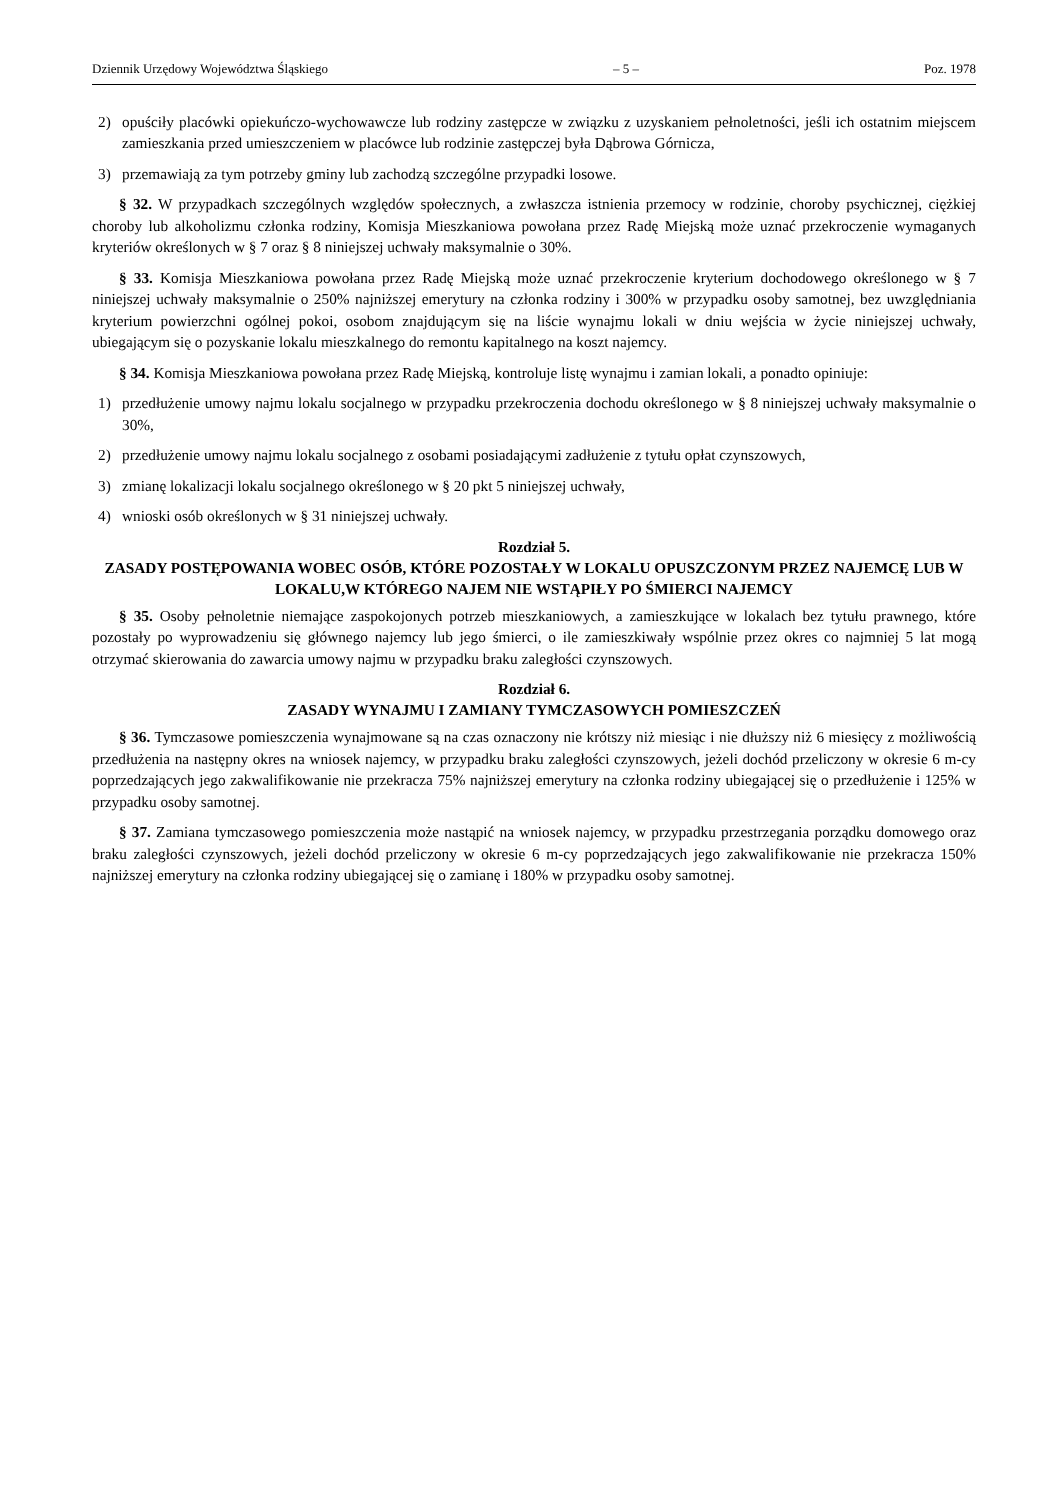Dziennik Urzędowy Województwa Śląskiego – 5 – Poz. 1978
2) opuściły placówki opiekuńczo-wychowawcze lub rodziny zastępcze w związku z uzyskaniem pełnoletności, jeśli ich ostatnim miejscem zamieszkania przed umieszczeniem w placówce lub rodzinie zastępczej była Dąbrowa Górnicza,
3) przemawiają za tym potrzeby gminy lub zachodzą szczególne przypadki losowe.
§ 32. W przypadkach szczególnych względów społecznych, a zwłaszcza istnienia przemocy w rodzinie, choroby psychicznej, ciężkiej choroby lub alkoholizmu członka rodziny, Komisja Mieszkaniowa powołana przez Radę Miejską może uznać przekroczenie wymaganych kryteriów określonych w § 7 oraz § 8 niniejszej uchwały maksymalnie o 30%.
§ 33. Komisja Mieszkaniowa powołana przez Radę Miejską może uznać przekroczenie kryterium dochodowego określonego w § 7 niniejszej uchwały maksymalnie o 250% najniższej emerytury na członka rodziny i 300% w przypadku osoby samotnej, bez uwzględniania kryterium powierzchni ogólnej pokoi, osobom znajdującym się na liście wynajmu lokali w dniu wejścia w życie niniejszej uchwały, ubiegającym się o pozyskanie lokalu mieszkalnego do remontu kapitalnego na koszt najemcy.
§ 34. Komisja Mieszkaniowa powołana przez Radę Miejską, kontroluje listę wynajmu i zamian lokali, a ponadto opiniuje:
1) przedłużenie umowy najmu lokalu socjalnego w przypadku przekroczenia dochodu określonego w § 8 niniejszej uchwały maksymalnie o 30%,
2) przedłużenie umowy najmu lokalu socjalnego z osobami posiadającymi zadłużenie z tytułu opłat czynszowych,
3) zmianę lokalizacji lokalu socjalnego określonego w § 20 pkt 5 niniejszej uchwały,
4) wnioski osób określonych w § 31 niniejszej uchwały.
Rozdział 5.
ZASADY POSTĘPOWANIA WOBEC OSÓB, KTÓRE POZOSTAŁY W LOKALU OPUSZCZONYM PRZEZ NAJEMCĘ LUB W LOKALU,W KTÓREGO NAJEM NIE WSTĄPIŁY PO ŚMIERCI NAJEMCY
§ 35. Osoby pełnoletnie niemające zaspokojonych potrzeb mieszkaniowych, a zamieszkujące w lokalach bez tytułu prawnego, które pozostały po wyprowadzeniu się głównego najemcy lub jego śmierci, o ile zamieszkiwały wspólnie przez okres co najmniej 5 lat mogą otrzymać skierowania do zawarcia umowy najmu w przypadku braku zaległości czynszowych.
Rozdział 6.
ZASADY WYNAJMU I ZAMIANY TYMCZASOWYCH POMIESZCZEŃ
§ 36. Tymczasowe pomieszczenia wynajmowane są na czas oznaczony nie krótszy niż miesiąc i nie dłuższy niż 6 miesięcy z możliwością przedłużenia na następny okres na wniosek najemcy, w przypadku braku zaległości czynszowych, jeżeli dochód przeliczony w okresie 6 m-cy poprzedzających jego zakwalifikowanie nie przekracza 75% najniższej emerytury na członka rodziny ubiegającej się o przedłużenie i 125% w przypadku osoby samotnej.
§ 37. Zamiana tymczasowego pomieszczenia może nastąpić na wniosek najemcy, w przypadku przestrzegania porządku domowego oraz braku zaległości czynszowych, jeżeli dochód przeliczony w okresie 6 m-cy poprzedzających jego zakwalifikowanie nie przekracza 150% najniższej emerytury na członka rodziny ubiegającej się o zamianę i 180% w przypadku osoby samotnej.